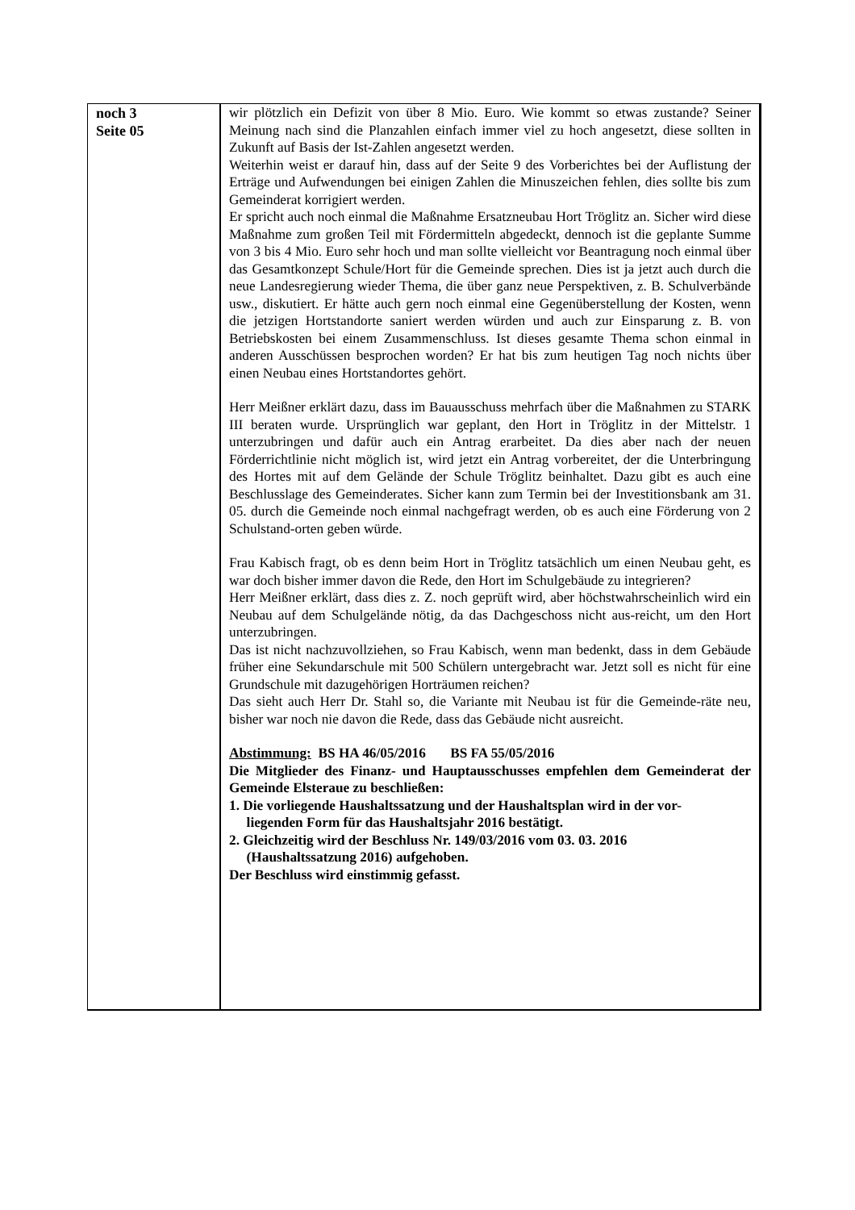| noch 3 Seite 05 | wir plötzlich ein Defizit von über 8 Mio. Euro. Wie kommt so etwas zustande? Seiner Meinung nach sind die Planzahlen einfach immer viel zu hoch angesetzt, diese sollten in Zukunft auf Basis der Ist-Zahlen angesetzt werden. Weiterhin weist er darauf hin, dass auf der Seite 9 des Vorberichtes bei der Auflistung der Erträge und Aufwendungen bei einigen Zahlen die Minuszeichen fehlen, dies sollte bis zum Gemeinderat korrigiert werden. Er spricht auch noch einmal die Maßnahme Ersatzneubau Hort Tröglitz an. Sicher wird diese Maßnahme zum großen Teil mit Fördermitteln abgedeckt, dennoch ist die geplante Summe von 3 bis 4 Mio. Euro sehr hoch und man sollte vielleicht vor Beantragung noch einmal über das Gesamtkonzept Schule/Hort für die Gemeinde sprechen. Dies ist ja jetzt auch durch die neue Landesregierung wieder Thema, die über ganz neue Perspektiven, z. B. Schulverbände usw., diskutiert. Er hätte auch gern noch einmal eine Gegenüberstellung der Kosten, wenn die jetzigen Hortstandorte saniert werden würden und auch zur Einsparung z. B. von Betriebskosten bei einem Zusammenschluss. Ist dieses gesamte Thema schon einmal in anderen Ausschüssen besprochen worden? Er hat bis zum heutigen Tag noch nichts über einen Neubau eines Hortstandortes gehört. Herr Meißner erklärt dazu, dass im Bauausschuss mehrfach über die Maßnahmen zu STARK III beraten wurde. Ursprünglich war geplant, den Hort in Tröglitz in der Mittelstr. 1 unterzubringen und dafür auch ein Antrag erarbeitet. Da dies aber nach der neuen Förderrichtlinie nicht möglich ist, wird jetzt ein Antrag vorbereitet, der die Unterbringung des Hortes mit auf dem Gelände der Schule Tröglitz beinhaltet. Dazu gibt es auch eine Beschlusslage des Gemeinderates. Sicher kann zum Termin bei der Investitionsbank am 31. 05. durch die Gemeinde noch einmal nachgefragt werden, ob es auch eine Förderung von 2 Schulstand-orten geben würde. Frau Kabisch fragt, ob es denn beim Hort in Tröglitz tatsächlich um einen Neubau geht, es war doch bisher immer davon die Rede, den Hort im Schulgebäude zu integrieren? Herr Meißner erklärt, dass dies z. Z. noch geprüft wird, aber höchstwahrscheinlich wird ein Neubau auf dem Schulgelände nötig, da das Dachgeschoss nicht aus-reicht, um den Hort unterzubringen. Das ist nicht nachzuvollziehen, so Frau Kabisch, wenn man bedenkt, dass in dem Gebäude früher eine Sekundarschule mit 500 Schülern untergebracht war. Jetzt soll es nicht für eine Grundschule mit dazugehörigen Horträumen reichen? Das sieht auch Herr Dr. Stahl so, die Variante mit Neubau ist für die Gemeinde-räte neu, bisher war noch nie davon die Rede, dass das Gebäude nicht ausreicht. Abstimmung: BS HA 46/05/2016 BS FA 55/05/2016 Die Mitglieder des Finanz- und Hauptausschusses empfehlen dem Gemeinderat der Gemeinde Elsteraue zu beschließen: 1. Die vorliegende Haushaltssatzung und der Haushaltsplan wird in der vor- liegenden Form für das Haushaltsjahr 2016 bestätigt. 2. Gleichzeitig wird der Beschluss Nr. 149/03/2016 vom 03. 03. 2016 (Haushaltssatzung 2016) aufgehoben. Der Beschluss wird einstimmig gefasst. |